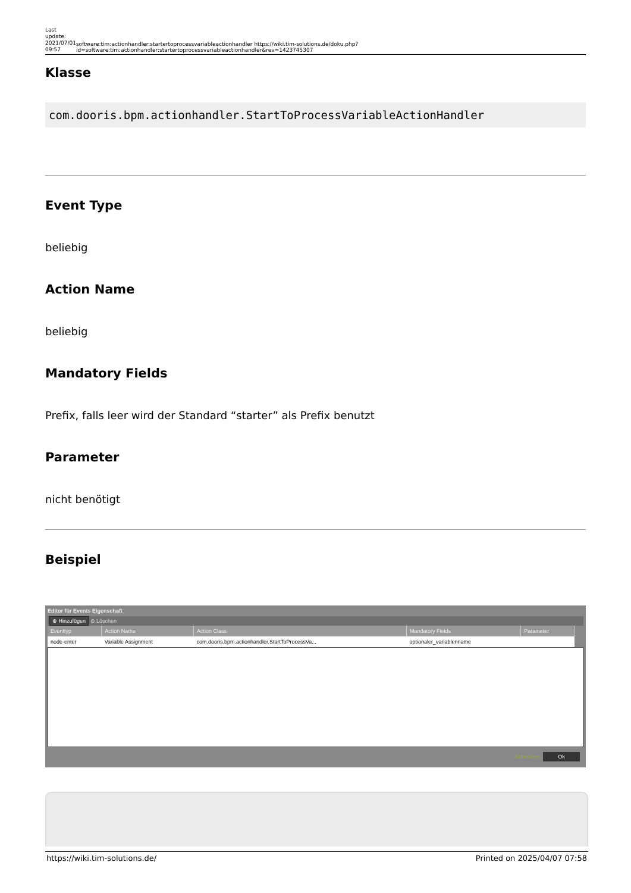Last update: 2021/07/01 09:57
software:tim:actionhandler:startertoprocessvariableactionhandler https://wiki.tim-solutions.de/doku.php?id=software:tim:actionhandler:startertoprocessvariableactionhandler&rev=1423745307
Klasse
com.dooris.bpm.actionhandler.StartToProcessVariableActionHandler
Event Type
beliebig
Action Name
beliebig
Mandatory Fields
Prefix, falls leer wird der Standard “starter” als Prefix benutzt
Parameter
nicht benötigt
Beispiel
Editor für Events Eigenschaft
⊕ Hinzufügen ⊖ Löschen
| Eventtyp | Action Name | Action Class | Mandatory Fields | Parameter |
| --- | --- | --- | --- | --- |
| node-enter | Variable Assignment | com.dooris.bpm.actionhandler.StartToProcessVa... | optionaler_variablenname | |
Abbrechen Ok
https://wiki.tim-solutions.de/ Printed on 2025/04/07 07:58